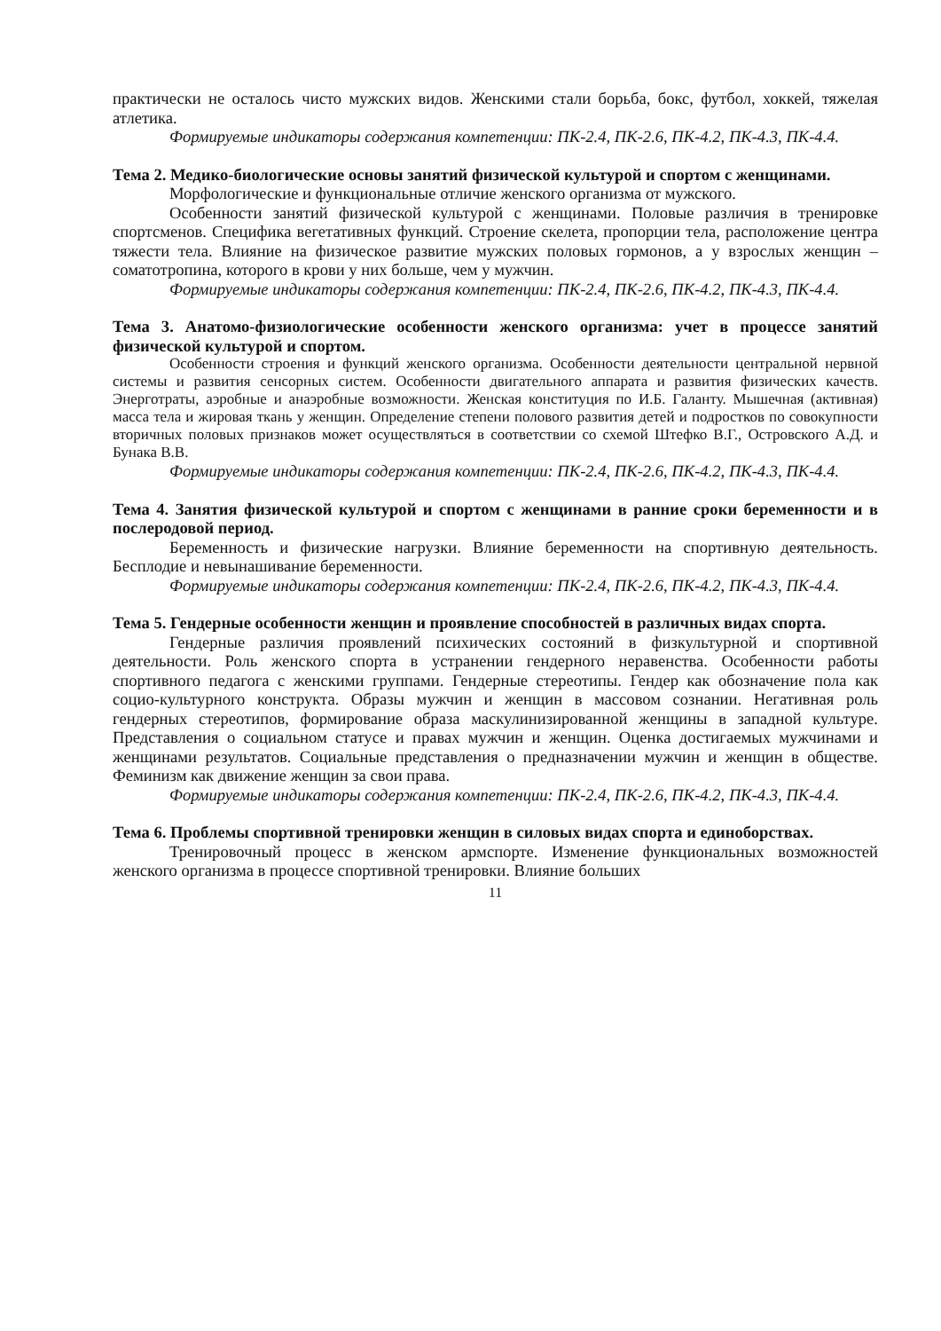практически не осталось чисто мужских видов. Женскими стали борьба, бокс, футбол, хоккей, тяжелая атлетика.
Формируемые индикаторы содержания компетенции: ПК-2.4, ПК-2.6, ПК-4.2, ПК-4.3, ПК-4.4.
Тема 2. Медико-биологические основы занятий физической культурой и спортом с женщинами.
Морфологические и функциональные отличие женского организма от мужского.
Особенности занятий физической культурой с женщинами. Половые различия в тренировке спортсменов. Специфика вегетативных функций. Строение скелета, пропорции тела, расположение центра тяжести тела. Влияние на физическое развитие мужских половых гормонов, а у взрослых женщин – соматотропина, которого в крови у них больше, чем у мужчин.
Формируемые индикаторы содержания компетенции: ПК-2.4, ПК-2.6, ПК-4.2, ПК-4.3, ПК-4.4.
Тема 3. Анатомо-физиологические особенности женского организма: учет в процессе занятий физической культурой и спортом.
Особенности строения и функций женского организма. Особенности деятельности центральной нервной системы и развития сенсорных систем. Особенности двигательного аппарата и развития физических качеств. Энерготраты, аэробные и анаэробные возможности. Женская конституция по И.Б. Галанту. Мышечная (активная) масса тела и жировая ткань у женщин. Определение степени полового развития детей и подростков по совокупности вторичных половых признаков может осуществляться в соответствии со схемой Штефко В.Г., Островского А.Д. и Бунака В.В.
Формируемые индикаторы содержания компетенции: ПК-2.4, ПК-2.6, ПК-4.2, ПК-4.3, ПК-4.4.
Тема 4. Занятия физической культурой и спортом с женщинами в ранние сроки беременности и в послеродовой период.
Беременность и физические нагрузки. Влияние беременности на спортивную деятельность. Бесплодие и невынашивание беременности.
Формируемые индикаторы содержания компетенции: ПК-2.4, ПК-2.6, ПК-4.2, ПК-4.3, ПК-4.4.
Тема 5. Гендерные особенности женщин и проявление способностей в различных видах спорта.
Гендерные различия проявлений психических состояний в физкультурной и спортивной деятельности. Роль женского спорта в устранении гендерного неравенства. Особенности работы спортивного педагога с женскими группами. Гендерные стереотипы. Гендер как обозначение пола как социо-культурного конструкта. Образы мужчин и женщин в массовом сознании. Негативная роль гендерных стереотипов, формирование образа маскулинизированной женщины в западной культуре. Представления о социальном статусе и правах мужчин и женщин. Оценка достигаемых мужчинами и женщинами результатов. Социальные представления о предназначении мужчин и женщин в обществе. Феминизм как движение женщин за свои права.
Формируемые индикаторы содержания компетенции: ПК-2.4, ПК-2.6, ПК-4.2, ПК-4.3, ПК-4.4.
Тема 6. Проблемы спортивной тренировки женщин в силовых видах спорта и единоборствах.
Тренировочный процесс в женском армспорте. Изменение функциональных возможностей женского организма в процессе спортивной тренировки. Влияние больших
11